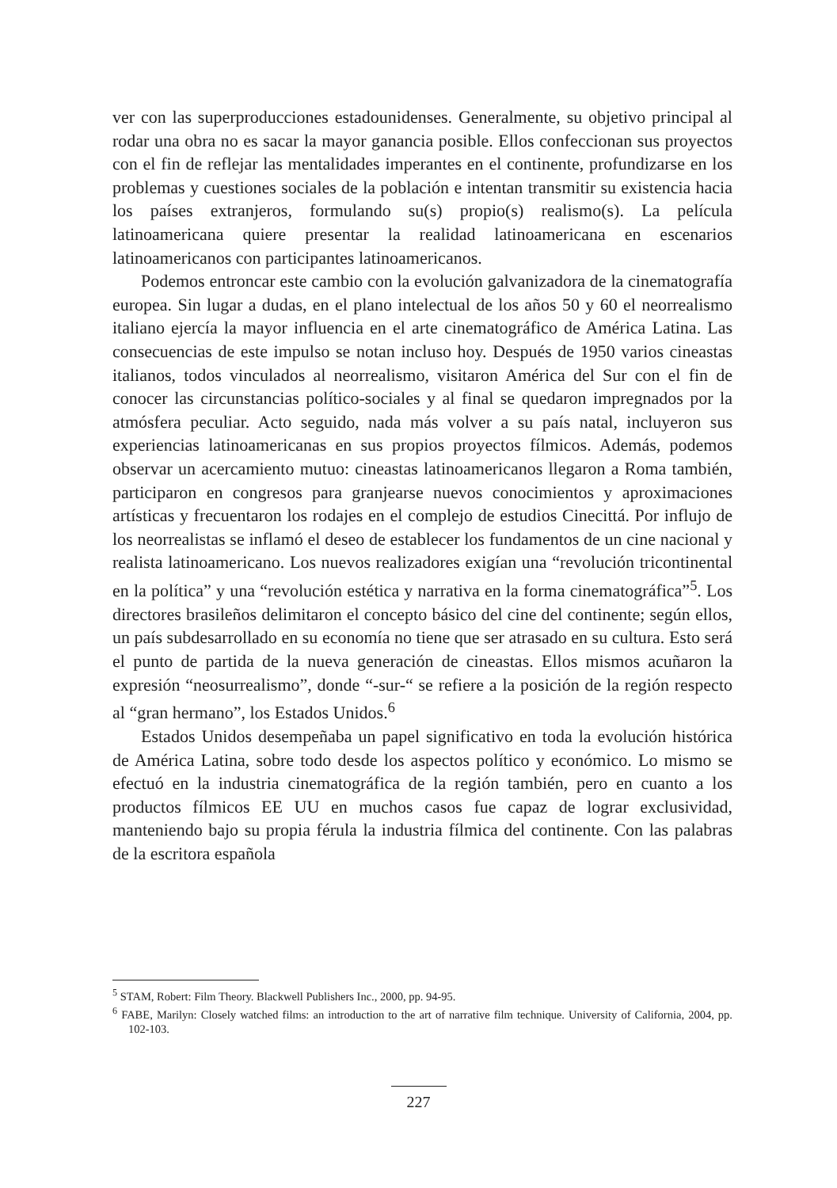ver con las superproducciones estadounidenses. Generalmente, su objetivo principal al rodar una obra no es sacar la mayor ganancia posible. Ellos confeccionan sus proyectos con el fin de reflejar las mentalidades imperantes en el continente, profundizarse en los problemas y cuestiones sociales de la población e intentan transmitir su existencia hacia los países extranjeros, formulando su(s) propio(s) realismo(s). La película latinoamericana quiere presentar la realidad latinoamericana en escenarios latinoamericanos con participantes latinoamericanos.
Podemos entroncar este cambio con la evolución galvanizadora de la cinematografía europea. Sin lugar a dudas, en el plano intelectual de los años 50 y 60 el neorrealismo italiano ejercía la mayor influencia en el arte cinematográfico de América Latina. Las consecuencias de este impulso se notan incluso hoy. Después de 1950 varios cineastas italianos, todos vinculados al neorrealismo, visitaron América del Sur con el fin de conocer las circunstancias político-sociales y al final se quedaron impregnados por la atmósfera peculiar. Acto seguido, nada más volver a su país natal, incluyeron sus experiencias latinoamericanas en sus propios proyectos fílmicos. Además, podemos observar un acercamiento mutuo: cineastas latinoamericanos llegaron a Roma también, participaron en congresos para granjearse nuevos conocimientos y aproximaciones artísticas y frecuentaron los rodajes en el complejo de estudios Cinecittá. Por influjo de los neorrealistas se inflamó el deseo de establecer los fundamentos de un cine nacional y realista latinoamericano. Los nuevos realizadores exigían una “revolución tricontinental en la política” y una “revolución estética y narrativa en la forma cinematográfica”<sup>5</sup>. Los directores brasileños delimitaron el concepto básico del cine del continente; según ellos, un país subdesarrollado en su economía no tiene que ser atrasado en su cultura. Esto será el punto de partida de la nueva generación de cineastas. Ellos mismos acuñaron la expresión “neosurrealismo”, donde “-sur-“ se refiere a la posición de la región respecto al “gran hermano”, los Estados Unidos.<sup>6</sup>
Estados Unidos desempeñaba un papel significativo en toda la evolución histórica de América Latina, sobre todo desde los aspectos político y económico. Lo mismo se efectuó en la industria cinematográfica de la región también, pero en cuanto a los productos fílmicos EE UU en muchos casos fue capaz de lograr exclusividad, manteniendo bajo su propia férula la industria fílmica del continente. Con las palabras de la escritora española
<sup>5</sup> STAM, Robert: Film Theory. Blackwell Publishers Inc., 2000, pp. 94-95.
<sup>6</sup> FABE, Marilyn: Closely watched films: an introduction to the art of narrative film technique. University of California, 2004, pp. 102-103.
227